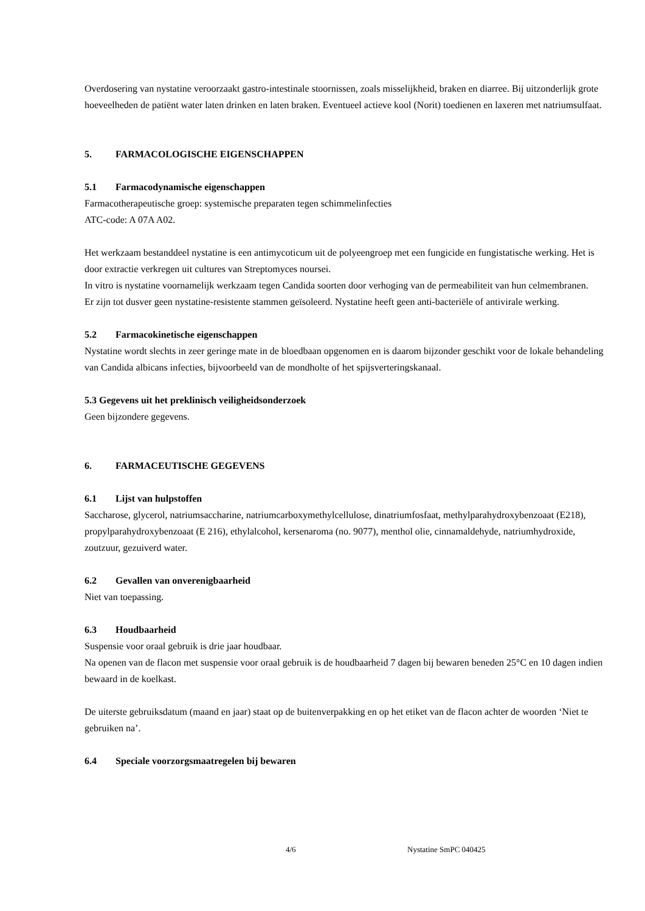Overdosering van nystatine veroorzaakt gastro-intestinale stoornissen, zoals misselijkheid, braken en diarree. Bij uitzonderlijk grote hoeveelheden de patiënt water laten drinken en laten braken. Eventueel actieve kool (Norit) toedienen en laxeren met natriumsulfaat.
5. FARMACOLOGISCHE EIGENSCHAPPEN
5.1 Farmacodynamische eigenschappen
Farmacotherapeutische groep: systemische preparaten tegen schimmelinfecties
ATC-code: A 07A A02.
Het werkzaam bestanddeel nystatine is een antimycoticum uit de polyeengroep met een fungicide en fungistatische werking. Het is door extractie verkregen uit cultures van Streptomyces noursei.
In vitro is nystatine voornamelijk werkzaam tegen Candida soorten door verhoging van de permeabiliteit van hun celmembranen.
Er zijn tot dusver geen nystatine-resistente stammen geïsoleerd. Nystatine heeft geen anti-bacteriële of antivirale werking.
5.2 Farmacokinetische eigenschappen
Nystatine wordt slechts in zeer geringe mate in de bloedbaan opgenomen en is daarom bijzonder geschikt voor de lokale behandeling van Candida albicans infecties, bijvoorbeeld van de mondholte of het spijsverteringskanaal.
5.3 Gegevens uit het preklinisch veiligheidsonderzoek
Geen bijzondere gegevens.
6. FARMACEUTISCHE GEGEVENS
6.1 Lijst van hulpstoffen
Saccharose, glycerol, natriumsaccharine, natriumcarboxymethylcellulose, dinatriumfosfaat, methylparahydroxybenzoaat (E218), propylparahydroxybenzoaat (E 216), ethylalcohol, kersenaroma (no. 9077), menthol olie, cinnamaldehyde, natriumhydroxide, zoutzuur, gezuiverd water.
6.2 Gevallen van onverenigbaarheid
Niet van toepassing.
6.3 Houdbaarheid
Suspensie voor oraal gebruik is drie jaar houdbaar.
Na openen van de flacon met suspensie voor oraal gebruik is de houdbaarheid 7 dagen bij bewaren beneden 25°C en 10 dagen indien bewaard in de koelkast.
De uiterste gebruiksdatum (maand en jaar) staat op de buitenverpakking en op het etiket van de flacon achter de woorden ‘Niet te gebruiken na’.
6.4 Speciale voorzorgsmaatregelen bij bewaren
4/6 Nystatine SmPC 040425